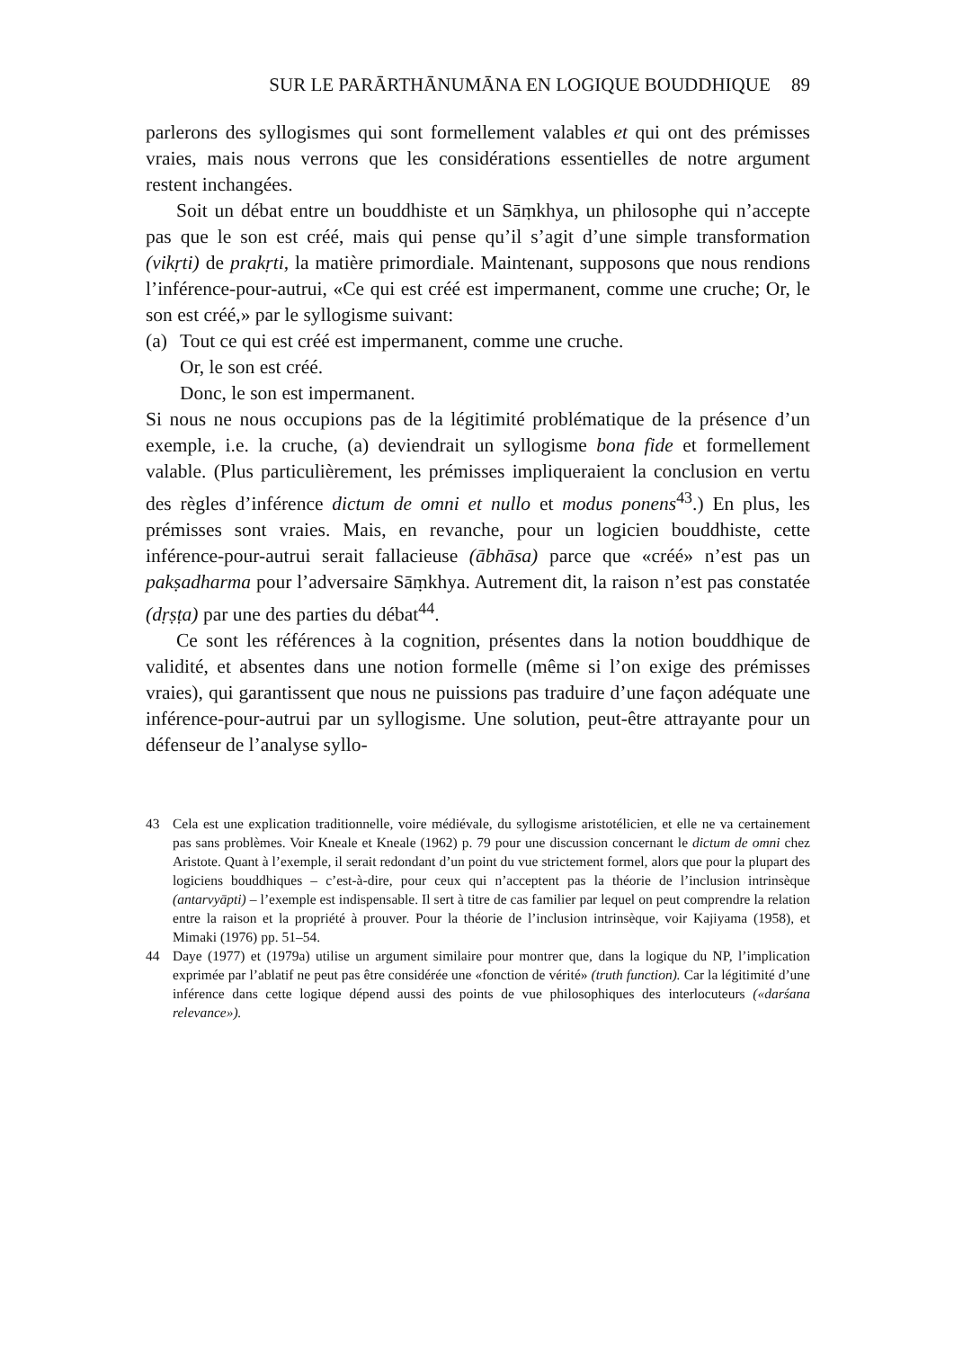SUR LE PARĀRTHĀNUMĀNA EN LOGIQUE BOUDDHIQUE 89
parlerons des syllogismes qui sont formellement valables et qui ont des prémisses vraies, mais nous verrons que les considérations essentielles de notre argument restent inchangées.
Soit un débat entre un bouddhiste et un Sāṃkhya, un philosophe qui n’accepte pas que le son est créé, mais qui pense qu’il s’agit d’une simple transformation (vikṛti) de prakṛti, la matière primordiale. Maintenant, supposons que nous rendions l’inférence-pour-autrui, «Ce qui est créé est impermanent, comme une cruche; Or, le son est créé,» par le syllogisme suivant:
(a)
Tout ce qui est créé est impermanent, comme une cruche.
Or, le son est créé.
Donc, le son est impermanent.
Si nous ne nous occupions pas de la légitimité problématique de la présence d’un exemple, i.e. la cruche, (a) deviendrait un syllogisme bona fide et formellement valable. (Plus particulièrement, les prémisses impliqueraient la conclusion en vertu des règles d’inférence dictum de omni et nullo et modus ponens<sup>43</sup>.) En plus, les prémisses sont vraies. Mais, en revanche, pour un logicien bouddhiste, cette inférence-pour-autrui serait fallacieuse (ābhāsa) parce que «créé» n’est pas un pakṣadharma pour l’adversaire Sāṃkhya. Autrement dit, la raison n’est pas constatée (dṛṣṭa) par une des parties du débat<sup>44</sup>.
Ce sont les références à la cognition, présentes dans la notion bouddhique de validité, et absentes dans une notion formelle (même si l’on exige des prémisses vraies), qui garantissent que nous ne puissions pas traduire d’une façon adéquate une inférence-pour-autrui par un syllogisme. Une solution, peut-être attrayante pour un défenseur de l’analyse syllo-
43 Cela est une explication traditionnelle, voire médiévale, du syllogisme aristotélicien, et elle ne va certainement pas sans problèmes. Voir Kneale et Kneale (1962) p. 79 pour une discussion concernant le dictum de omni chez Aristote. Quant à l’exemple, il serait redondant d’un point du vue strictement formel, alors que pour la plupart des logiciens bouddhiques – c’est-à-dire, pour ceux qui n’acceptent pas la théorie de l’inclusion intrinsèque (antarvyāpti) – l’exemple est indispensable. Il sert à titre de cas familier par lequel on peut comprendre la relation entre la raison et la propriété à prouver. Pour la théorie de l’inclusion intrinsèque, voir Kajiyama (1958), et Mimaki (1976) pp. 51–54.
44 Daye (1977) et (1979a) utilise un argument similaire pour montrer que, dans la logique du NP, l’implication exprimée par l’ablatif ne peut pas être considérée une «fonction de vérité» (truth function). Car la légitimité d’une inférence dans cette logique dépend aussi des points de vue philosophiques des interlocuteurs («darśana relevance»).